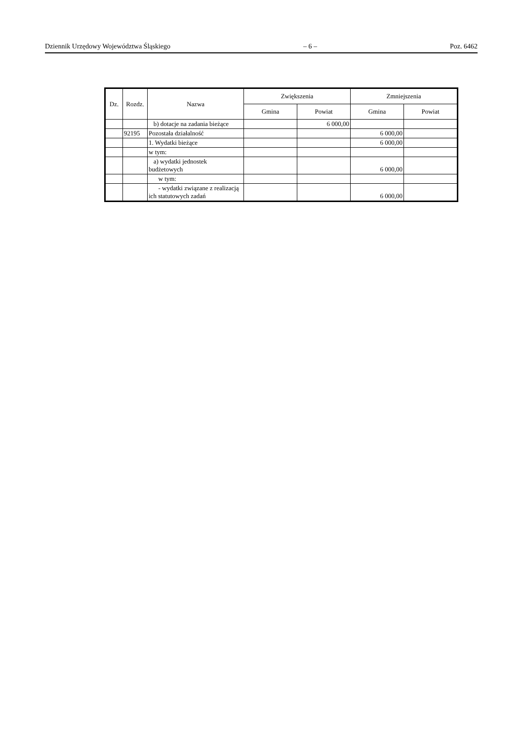Dziennik Urzędowy Województwa Śląskiego – 6 – Poz. 6462
| Dz. | Rozdz. | Nazwa | Zwiększenia | | Zmniejszenia | |
| --- | --- | --- | --- | --- | --- | --- |
| | | | Gmina | Powiat | Gmina | Powiat |
| | | b) dotacje na zadania bieżące | | 6 000,00 | | |
| | 92195 | Pozostała działalność | | | 6 000,00 | |
| | | 1. Wydatki bieżące | | | 6 000,00 | |
| | | w tym: | | | | |
| | | a) wydatki jednostek budżetowych | | | 6 000,00 | |
| | | w tym: | | | | |
| | | - wydatki związane z realizacją ich statutowych zadań | | | 6 000,00 | |